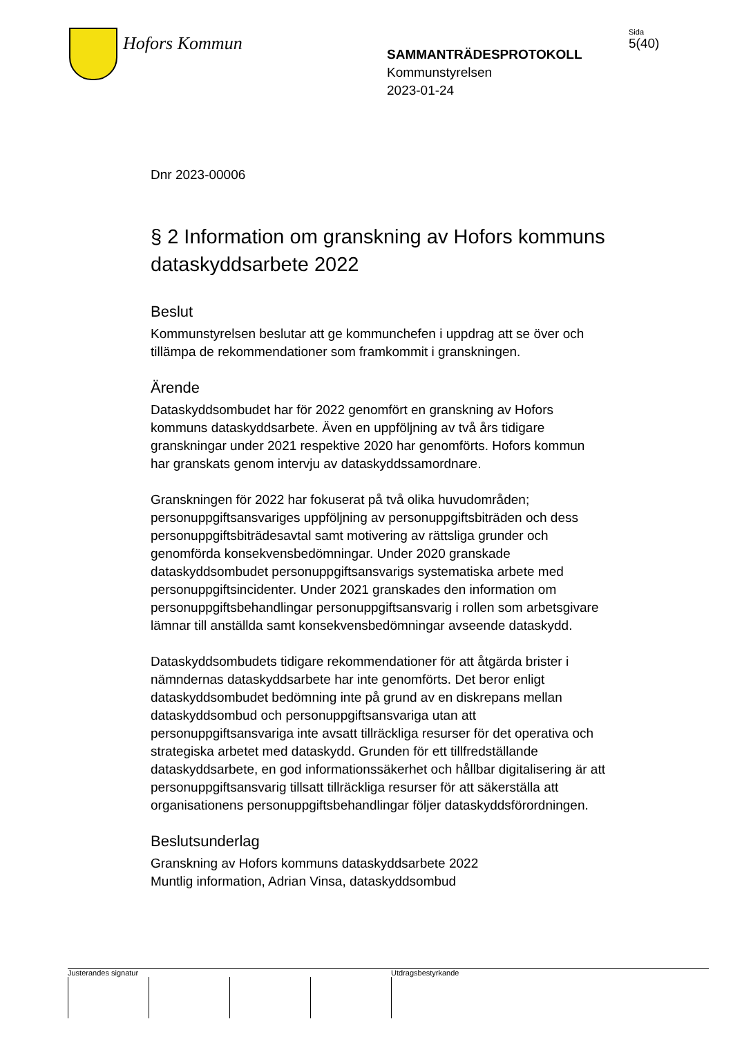Hofors Kommun
SAMMANTRÄDESPROTOKOLL
Kommunstyrelsen
2023-01-24
Sida
5(40)
Dnr 2023-00006
§ 2 Information om granskning av Hofors kommuns dataskyddsarbete 2022
Beslut
Kommunstyrelsen beslutar att ge kommunchefen i uppdrag att se över och tillämpa de rekommendationer som framkommit i granskningen.
Ärende
Dataskyddsombudet har för 2022 genomfört en granskning av Hofors kommuns dataskyddsarbete. Även en uppföljning av två års tidigare granskningar under 2021 respektive 2020 har genomförts. Hofors kommun har granskats genom intervju av dataskyddssamordnare.
Granskningen för 2022 har fokuserat på två olika huvudområden; personuppgiftsansvariges uppföljning av personuppgiftsbiträden och dess personuppgiftsbiträdesavtal samt motivering av rättsliga grunder och genomförda konsekvensbedömningar. Under 2020 granskade dataskyddsombudet personuppgiftsansvarigs systematiska arbete med personuppgiftsincidenter. Under 2021 granskades den information om personuppgiftsbehandlingar personuppgiftsansvarig i rollen som arbetsgivare lämnar till anställda samt konsekvensbedömningar avseende dataskydd.
Dataskyddsombudets tidigare rekommendationer för att åtgärda brister i nämndernas dataskyddsarbete har inte genomförts. Det beror enligt dataskyddsombudet bedömning inte på grund av en diskrepans mellan dataskyddsombud och personuppgiftsansvariga utan att personuppgiftsansvariga inte avsatt tillräckliga resurser för det operativa och strategiska arbetet med dataskydd. Grunden för ett tillfredställande dataskyddsarbete, en god informationssäkerhet och hållbar digitalisering är att personuppgiftsansvarig tillsatt tillräckliga resurser för att säkerställa att organisationens personuppgiftsbehandlingar följer dataskyddsförordningen.
Beslutsunderlag
Granskning av Hofors kommuns dataskyddsarbete 2022
Muntlig information, Adrian Vinsa, dataskyddsombud
Justerandes signatur Utdragsbestyrkande